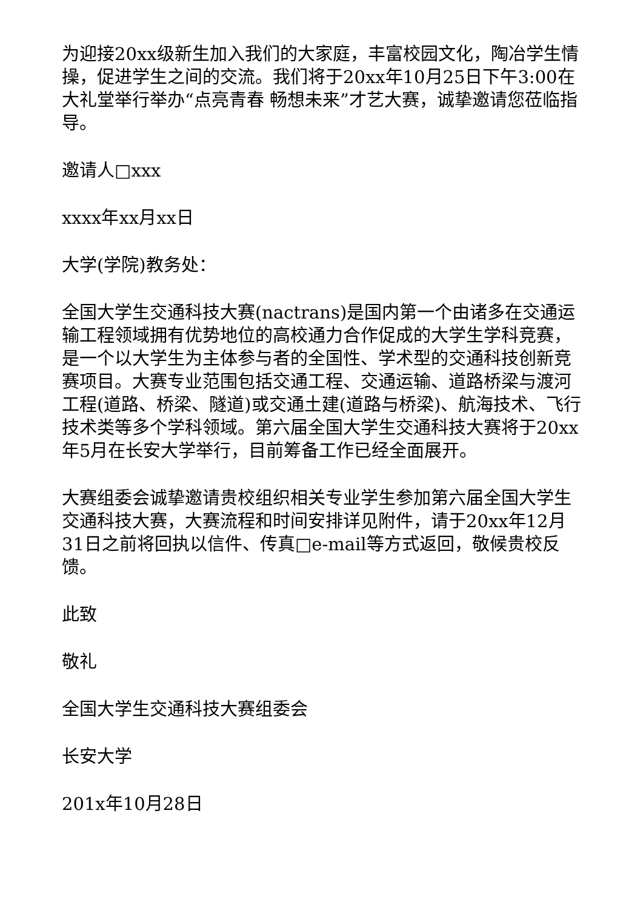为迎接20xx级新生加入我们的大家庭，丰富校园文化，陶冶学生情操，促进学生之间的交流。我们将于20xx年10月25日下午3:00在大礼堂举行举办“点亮青春 畅想未来”才艺大赛，诚挚邀请您莅临指导。
邀请人□xxx
xxxx年xx月xx日
大学(学院)教务处：
全国大学生交通科技大赛(nactrans)是国内第一个由诸多在交通运输工程领域拥有优势地位的高校通力合作促成的大学生学科竞赛，是一个以大学生为主体参与者的全国性、学术型的交通科技创新竞赛项目。大赛专业范围包括交通工程、交通运输、道路桥梁与渡河工程(道路、桥梁、隧道)或交通土建(道路与桥梁)、航海技术、飞行技术类等多个学科领域。第六届全国大学生交通科技大赛将于20xx年5月在长安大学举行，目前筹备工作已经全面展开。
大赛组委会诚挚邀请贵校组织相关专业学生参加第六届全国大学生交通科技大赛，大赛流程和时间安排详见附件，请于20xx年12月31日之前将回执以信件、传真□e-mail等方式返回，敬候贵校反馈。
此致
敬礼
全国大学生交通科技大赛组委会
长安大学
201x年10月28日